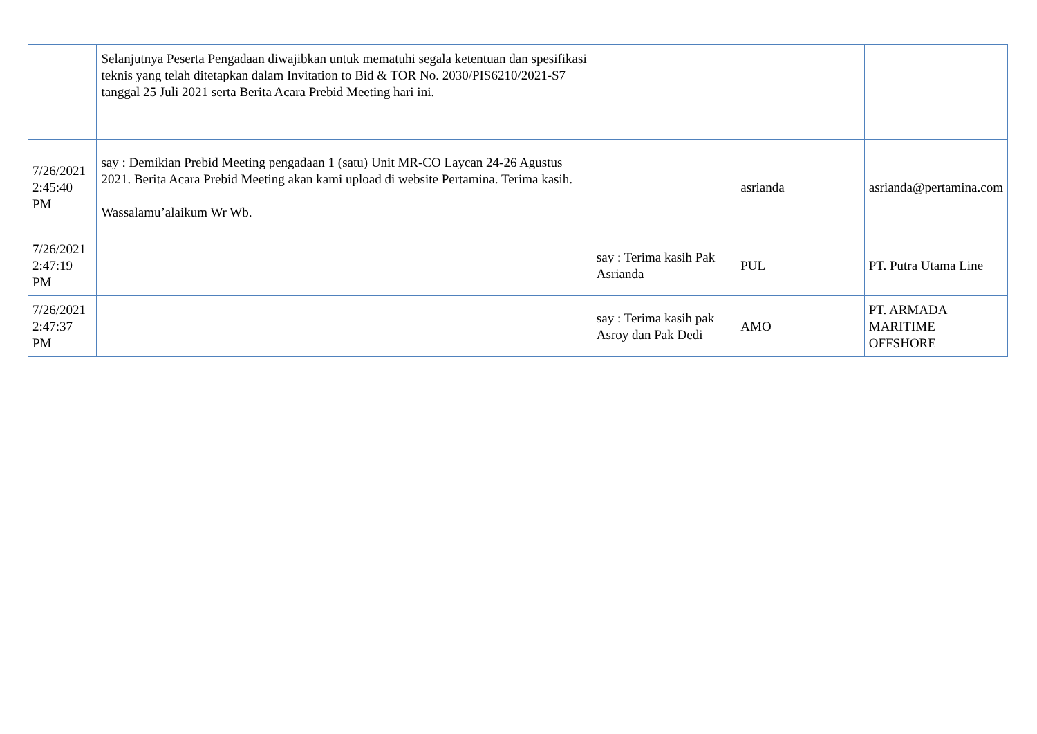| | Selanjutnya Peserta Pengadaan diwajibkan untuk mematuhi segala ketentuan dan spesifikasi teknis yang telah ditetapkan dalam Invitation to Bid & TOR No. 2030/PIS6210/2021-S7 tanggal 25 Juli 2021 serta Berita Acara Prebid Meeting hari ini. | | | |
| 7/26/2021 2:45:40 PM | say : Demikian Prebid Meeting pengadaan 1 (satu) Unit MR-CO Laycan 24-26 Agustus 2021. Berita Acara Prebid Meeting akan kami upload di website Pertamina. Terima kasih. Wassalamu’alaikum Wr Wb. | | asrianda | asrianda@pertamina.com |
| 7/26/2021 2:47:19 PM | | say : Terima kasih Pak Asrianda | PUL | PT. Putra Utama Line |
| 7/26/2021 2:47:37 PM | | say : Terima kasih pak Asroy dan Pak Dedi | AMO | PT. ARMADA MARITIME OFFSHORE |